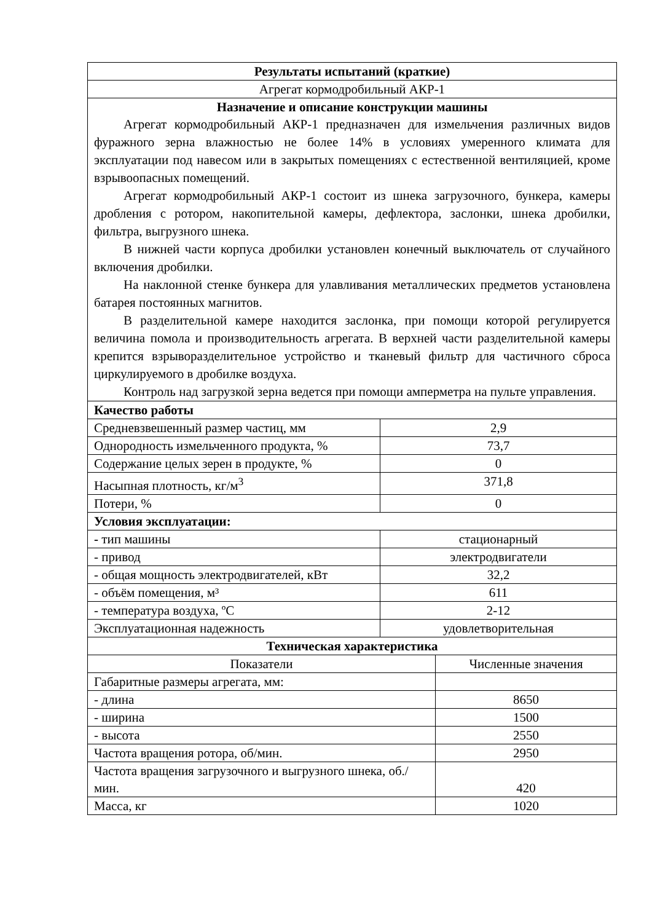| Результаты испытаний (краткие) | |
| --- | --- |
| Агрегат кормодробильный АКР-1 | |
| Назначение и описание конструкции машины Агрегат кормодробильный АКР-1 предназначен для измельчения различных видов фуражного зерна влажностью не более 14% в условиях умеренного климата для эксплуатации под навесом или в закрытых помещениях с естественной вентиляцией, кроме взрывоопасных помещений. Агрегат кормодробильный АКР-1 состоит из шнека загрузочного, бункера, камеры дробления с ротором, накопительной камеры, дефлектора, заслонки, шнека дробилки, фильтра, выгрузного шнека. В нижней части корпуса дробилки установлен конечный выключатель от случайного включения дробилки. На наклонной стенке бункера для улавливания металлических предметов установлена батарея постоянных магнитов. В разделительной камере находится заслонка, при помощи которой регулируется величина помола и производительность агрегата. В верхней части разделительной камеры крепится взрыворазделительное устройство и тканевый фильтр для частичного сброса циркулируемого в дробилке воздуха. Контроль над загрузкой зерна ведется при помощи амперметра на пульте управления. | |
| Качество работы | |
| Средневзвешенный размер частиц, мм | 2,9 |
| Однородность измельченного продукта, % | 73,7 |
| Содержание целых зерен в продукте, % | 0 |
| Насыпная плотность, кг/м<sup>3</sup> | 371,8 |
| Потери, % | 0 |
| Условия эксплуатации: | |
| - тип машины | стационарный |
| - привод | электродвигатели |
| - общая мощность электродвигателей, кВт | 32,2 |
| - объём помещения, м³ | 611 |
| - температура воздуха, ºС | 2-12 |
| Эксплуатационная надежность | удовлетворительная |
| Техническая характеристика | |
| --- | --- |
| Показатели | Численные значения |
| Габаритные размеры агрегата, мм: | |
| - длина | 8650 |
| - ширина | 1500 |
| - высота | 2550 |
| Частота вращения ротора, об/мин. | 2950 |
| Частота вращения загрузочного и выгрузного шнека, об./мин. | 420 |
| Масса, кг | 1020 |